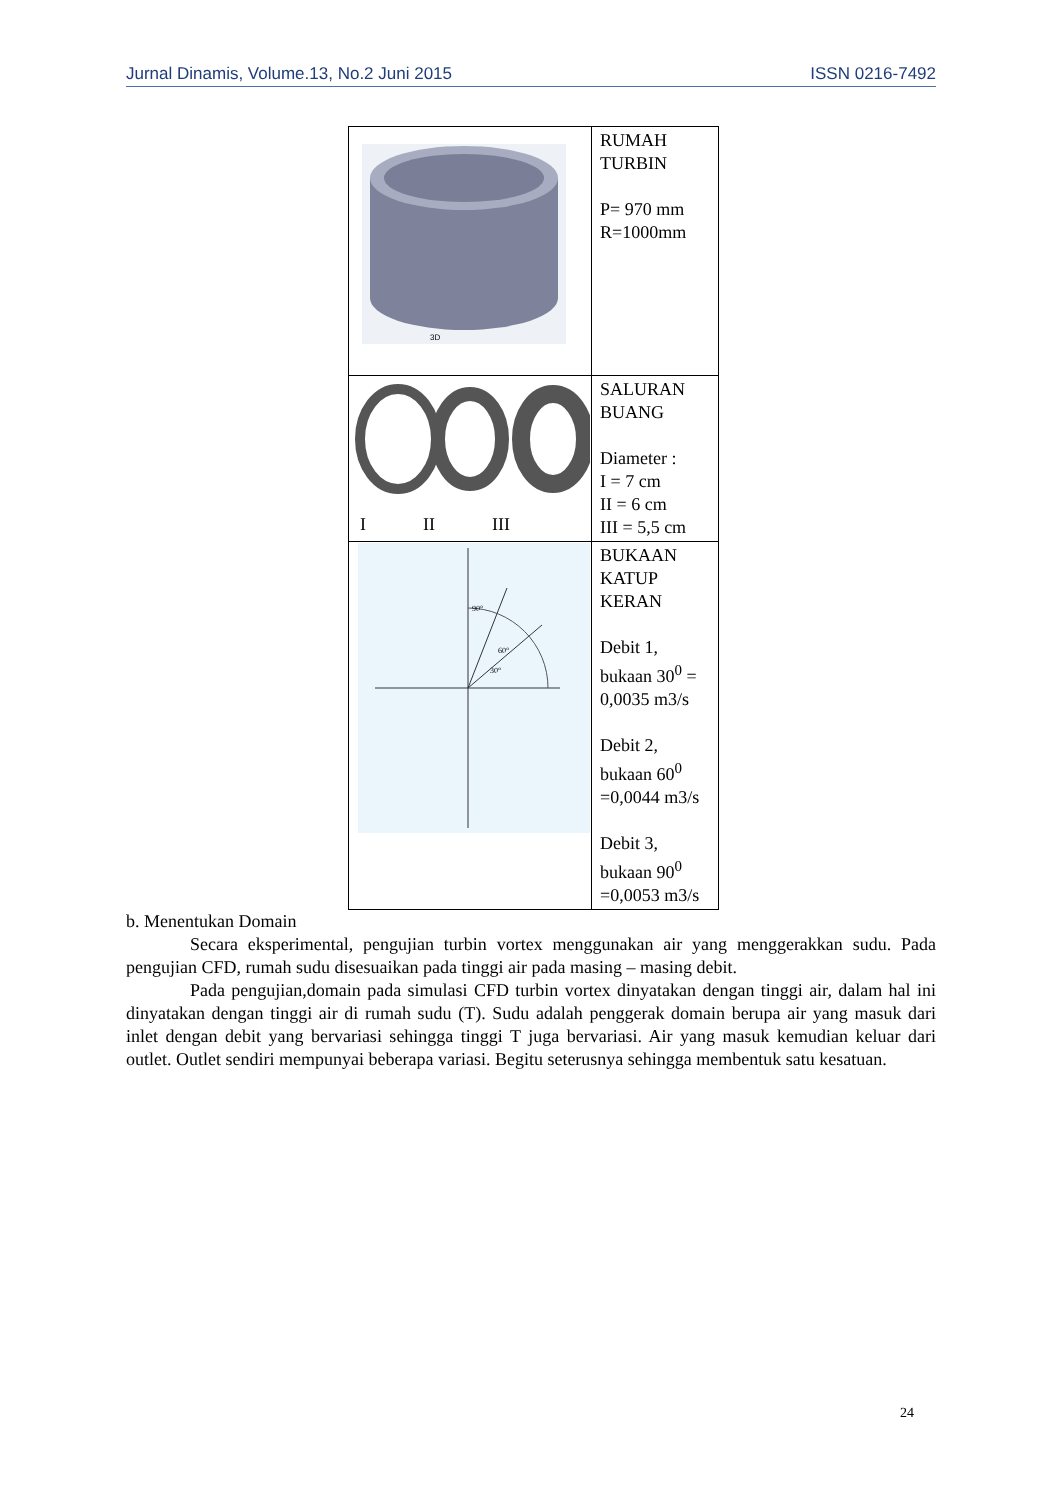Jurnal Dinamis, Volume.13, No.2 Juni 2015 ISSN 0216-7492
| 3D | RUMAH TURBIN P= 970 mm R=1000mm |
| I II III | SALURAN BUANG Diameter : I = 7 cm II = 6 cm III = 5,5 cm |
| 90° 60° 30° | BUKAAN KATUP KERAN Debit 1, bukaan 30<sup>0</sup> = 0,0035 m3/s Debit 2, bukaan 60<sup>0</sup> =0,0044 m3/s Debit 3, bukaan 90<sup>0</sup> =0,0053 m3/s |
b. Menentukan Domain
Secara eksperimental, pengujian turbin vortex menggunakan air yang menggerakkan sudu. Pada pengujian CFD, rumah sudu disesuaikan pada tinggi air pada masing – masing debit.
Pada pengujian,domain pada simulasi CFD turbin vortex dinyatakan dengan tinggi air, dalam hal ini dinyatakan dengan tinggi air di rumah sudu (T). Sudu adalah penggerak domain berupa air yang masuk dari inlet dengan debit yang bervariasi sehingga tinggi T juga bervariasi. Air yang masuk kemudian keluar dari outlet. Outlet sendiri mempunyai beberapa variasi. Begitu seterusnya sehingga membentuk satu kesatuan.
24